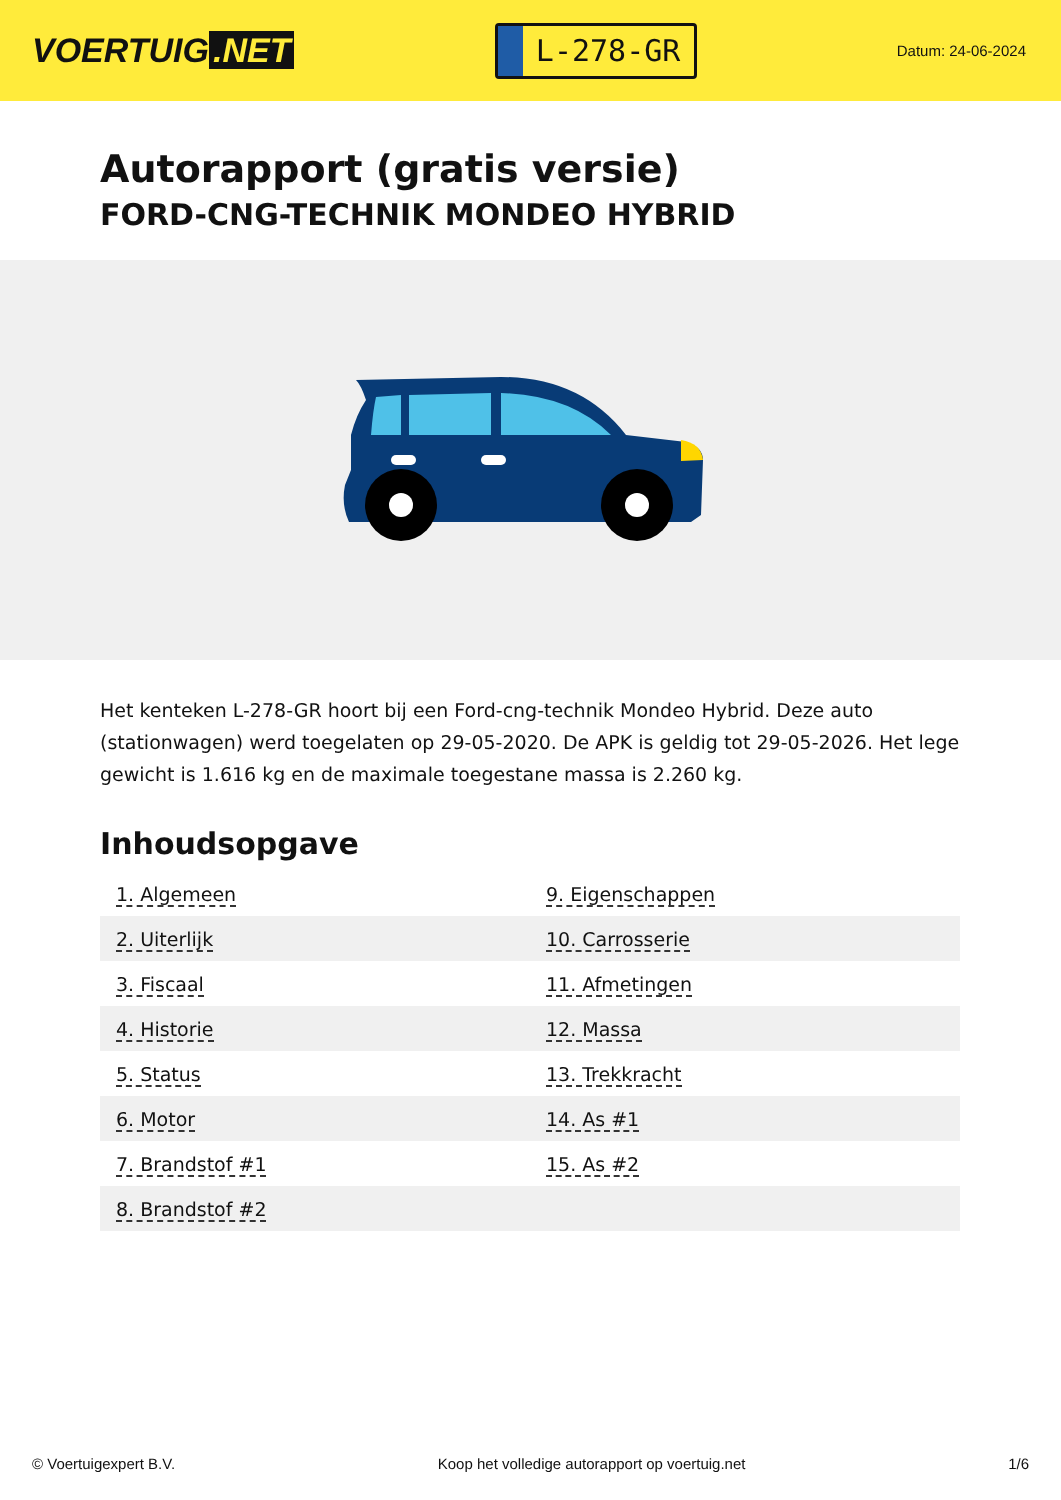VOERTUIG.NET
L-278-GR
Datum: 24-06-2024
Autorapport (gratis versie)
FORD-CNG-TECHNIK MONDEO HYBRID
Het kenteken L-278-GR hoort bij een Ford-cng-technik Mondeo Hybrid. Deze auto (stationwagen) werd toegelaten op 29-05-2020. De APK is geldig tot 29-05-2026. Het lege gewicht is 1.616 kg en de maximale toegestane massa is 2.260 kg.
Inhoudsopgave
| 1. Algemeen | 9. Eigenschappen |
| 2. Uiterlijk | 10. Carrosserie |
| 3. Fiscaal | 11. Afmetingen |
| 4. Historie | 12. Massa |
| 5. Status | 13. Trekkracht |
| 6. Motor | 14. As #1 |
| 7. Brandstof #1 | 15. As #2 |
| 8. Brandstof #2 | |
© Voertuigexpert B.V. Koop het volledige autorapport op voertuig.net 1/6